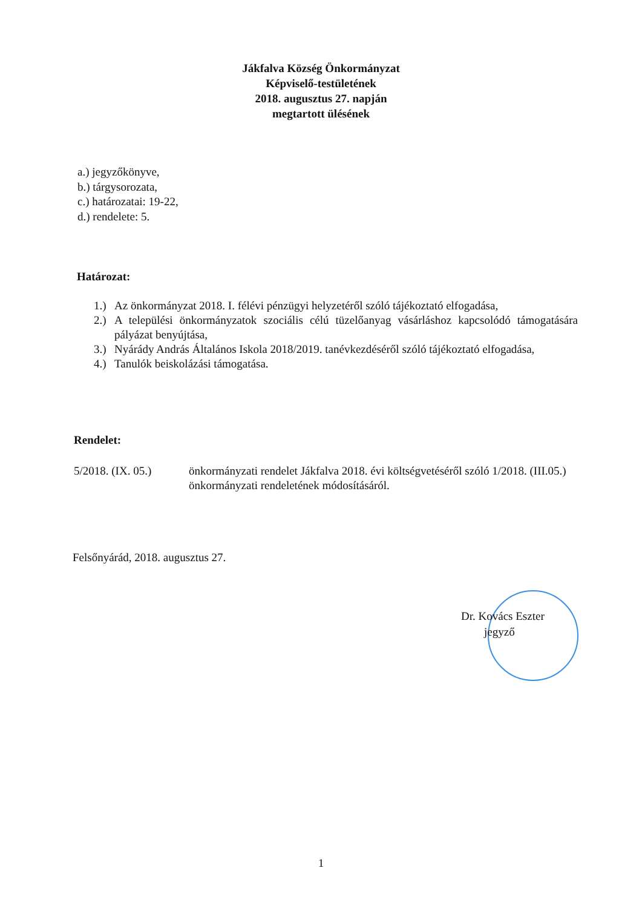Jákfalva Község Önkormányzat
Képviselő-testületének
2018. augusztus 27. napján
megtartott ülésének
a.) jegyzőkönyve,
b.) tárgysorozata,
c.) határozatai: 19-22,
d.) rendelete: 5.
Határozat:
1.) Az önkormányzat 2018. I. félévi pénzügyi helyzetéről szóló tájékoztató elfogadása,
2.) A települési önkormányzatok szociális célú tüzelőanyag vásárláshoz kapcsolódó támogatására pályázat benyújtása,
3.) Nyárády András Általános Iskola 2018/2019. tanévkezdéséről szóló tájékoztató elfogadása,
4.) Tanulók beiskolázási támogatása.
Rendelet:
5/2018. (IX. 05.) önkormányzati rendelet Jákfalva 2018. évi költségvetéséről szóló 1/2018. (III.05.) önkormányzati rendeletének módosításáról.
Felsőnyárád, 2018. augusztus 27.
Dr. Kovács Eszter
jegyző
1